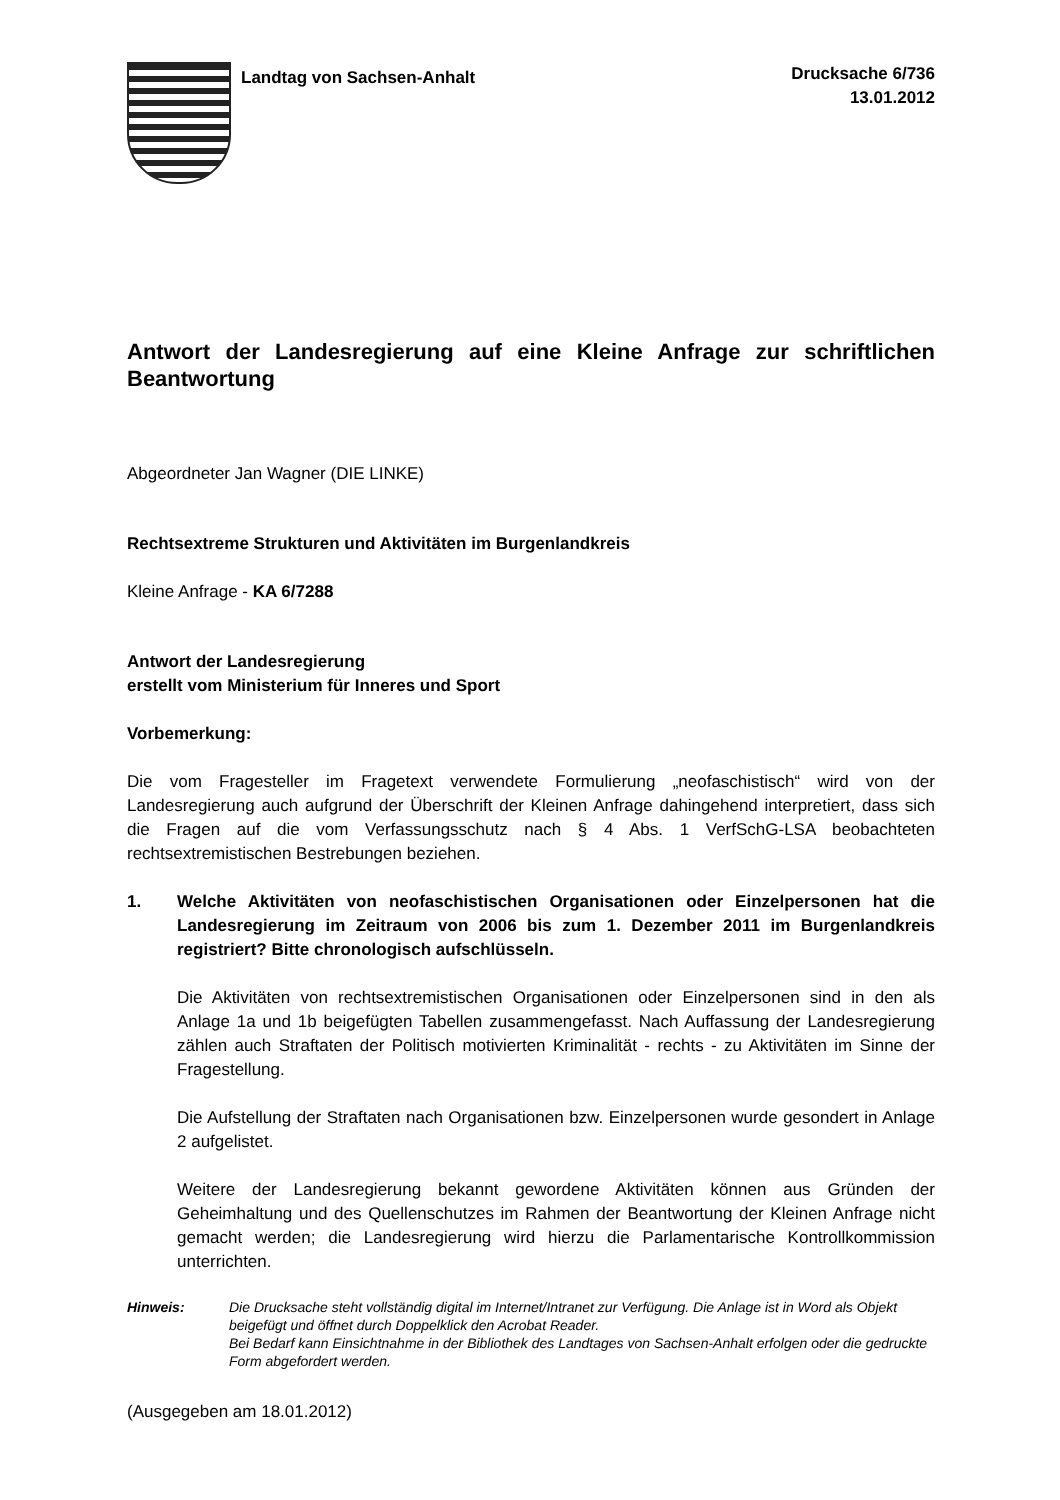Landtag von Sachsen-Anhalt
Drucksache 6/736
13.01.2012
Antwort der Landesregierung auf eine Kleine Anfrage zur schriftlichen Beantwortung
Abgeordneter Jan Wagner (DIE LINKE)
Rechtsextreme Strukturen und Aktivitäten im Burgenlandkreis
Kleine Anfrage - KA 6/7288
Antwort der Landesregierung
erstellt vom Ministerium für Inneres und Sport
Vorbemerkung:
Die vom Fragesteller im Fragetext verwendete Formulierung „neofaschistisch“ wird von der Landesregierung auch aufgrund der Überschrift der Kleinen Anfrage dahingehend interpretiert, dass sich die Fragen auf die vom Verfassungsschutz nach § 4 Abs. 1 VerfSchG-LSA beobachteten rechtsextremistischen Bestrebungen beziehen.
1. Welche Aktivitäten von neofaschistischen Organisationen oder Einzelpersonen hat die Landesregierung im Zeitraum von 2006 bis zum 1. Dezember 2011 im Burgenlandkreis registriert? Bitte chronologisch aufschlüsseln.
Die Aktivitäten von rechtsextremistischen Organisationen oder Einzelpersonen sind in den als Anlage 1a und 1b beigefügten Tabellen zusammengefasst. Nach Auffassung der Landesregierung zählen auch Straftaten der Politisch motivierten Kriminalität - rechts - zu Aktivitäten im Sinne der Fragestellung.
Die Aufstellung der Straftaten nach Organisationen bzw. Einzelpersonen wurde gesondert in Anlage 2 aufgelistet.
Weitere der Landesregierung bekannt gewordene Aktivitäten können aus Gründen der Geheimhaltung und des Quellenschutzes im Rahmen der Beantwortung der Kleinen Anfrage nicht gemacht werden; die Landesregierung wird hierzu die Parlamentarische Kontrollkommission unterrichten.
Hinweis: Die Drucksache steht vollständig digital im Internet/Intranet zur Verfügung. Die Anlage ist in Word als Objekt beigefügt und öffnet durch Doppelklick den Acrobat Reader.
Bei Bedarf kann Einsichtnahme in der Bibliothek des Landtages von Sachsen-Anhalt erfolgen oder die gedruckte Form abgefordert werden.
(Ausgegeben am 18.01.2012)